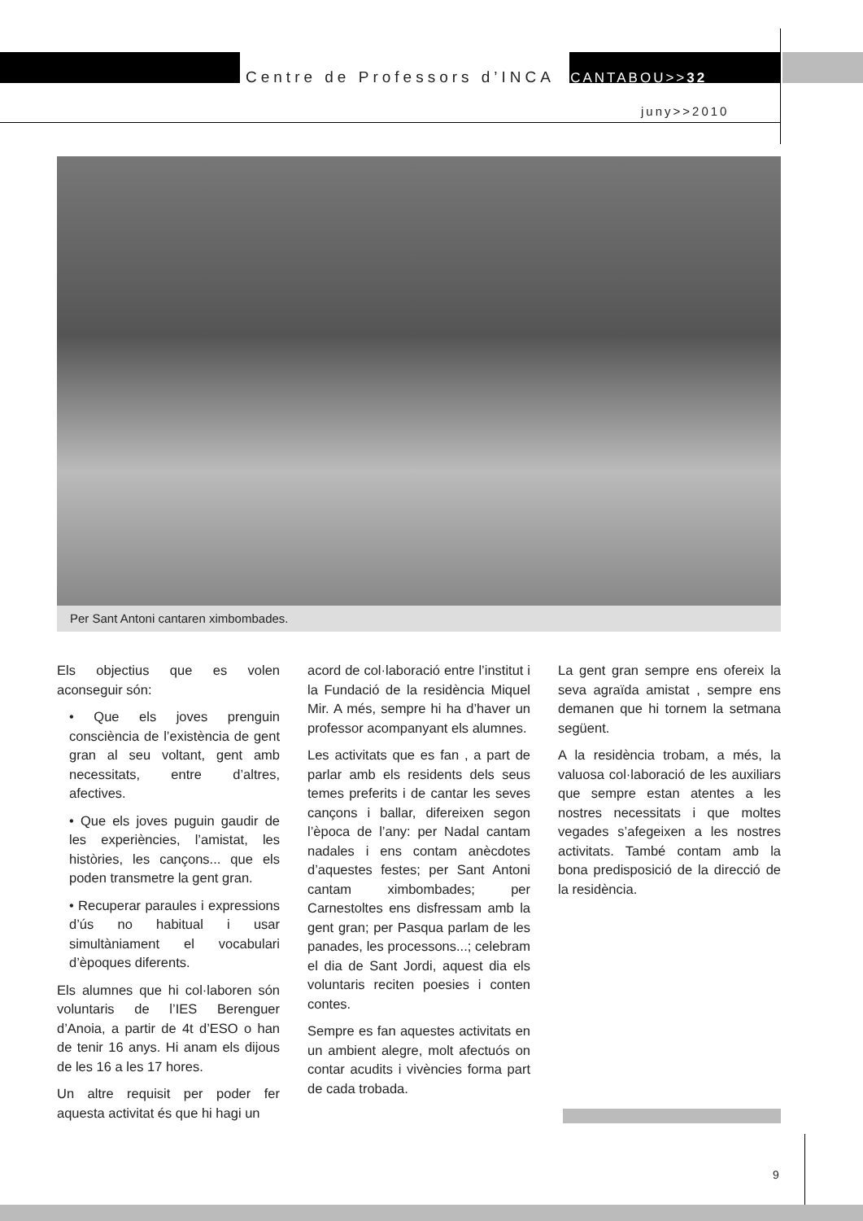Centre de Professors d’INCA CANTABOU>>32
juny>>2010
Per Sant Antoni cantaren ximbombades.
Els objectius que es volen aconseguir són:
• Que els joves prenguin consciència de l’existència de gent gran al seu voltant, gent amb necessitats, entre d’altres, afectives.
• Que els joves puguin gaudir de les experiències, l’amistat, les històries, les cançons... que els poden transmetre la gent gran.
• Recuperar paraules i expressions d’ús no habitual i usar simultàniament el vocabulari d’èpoques diferents.
Els alumnes que hi col·laboren són voluntaris de l’IES Berenguer d’Anoia, a partir de 4t d’ESO o han de tenir 16 anys. Hi anam els dijous de les 16 a les 17 hores.
Un altre requisit per poder fer aquesta activitat és que hi hagi un
acord de col·laboració entre l’institut i la Fundació de la residència Miquel Mir. A més, sempre hi ha d’haver un professor acompanyant els alumnes.
Les activitats que es fan , a part de parlar amb els residents dels seus temes preferits i de cantar les seves cançons i ballar, difereixen segon l’època de l’any: per Nadal cantam nadales i ens contam anècdotes d’aquestes festes; per Sant Antoni cantam ximbombades; per Carnestoltes ens disfressam amb la gent gran; per Pasqua parlam de les panades, les processons...; celebram el dia de Sant Jordi, aquest dia els voluntaris reciten poesies i conten contes.
Sempre es fan aquestes activitats en un ambient alegre, molt afectuós on contar acudits i vivències forma part de cada trobada.
La gent gran sempre ens ofereix la seva agraïda amistat , sempre ens demanen que hi tornem la setmana següent.
A la residència trobam, a més, la valuosa col·laboració de les auxiliars que sempre estan atentes a les nostres necessitats i que moltes vegades s’afegeixen a les nostres activitats. També contam amb la bona predisposició de la direcció de la residència.
9